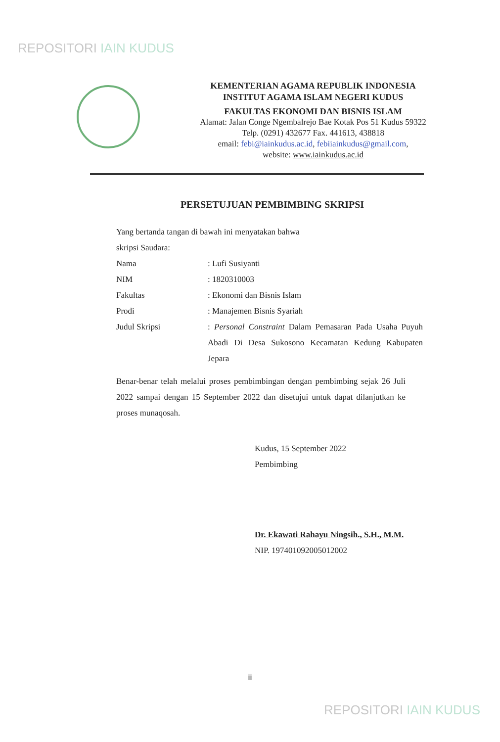REPOSITORI IAIN KUDUS
KEMENTERIAN AGAMA REPUBLIK INDONESIA
INSTITUT AGAMA ISLAM NEGERI KUDUS
FAKULTAS EKONOMI DAN BISNIS ISLAM
Alamat: Jalan Conge Ngembalrejo Bae Kotak Pos 51 Kudus 59322
Telp. (0291) 432677 Fax. 441613, 438818
email: febi@iainkudus.ac.id, febiiainkudus@gmail.com,
website: www.iainkudus.ac.id
PERSETUJUAN PEMBIMBING SKRIPSI
Yang bertanda tangan di bawah ini menyatakan bahwa
skripsi Saudara:
| Nama | : Lufi Susiyanti |
| NIM | : 1820310003 |
| Fakultas | : Ekonomi dan Bisnis Islam |
| Prodi | : Manajemen Bisnis Syariah |
| Judul Skripsi | : Personal Constraint Dalam Pemasaran Pada Usaha Puyuh Abadi Di Desa Sukosono Kecamatan Kedung Kabupaten Jepara |
Benar-benar telah melalui proses pembimbingan dengan pembimbing sejak 26 Juli 2022 sampai dengan 15 September 2022 dan disetujui untuk dapat dilanjutkan ke proses munaqosah.
Kudus, 15 September 2022
Pembimbing
Dr. Ekawati Rahayu Ningsih., S.H., M.M.
NIP. 197401092005012002
ii
REPOSITORI IAIN KUDUS